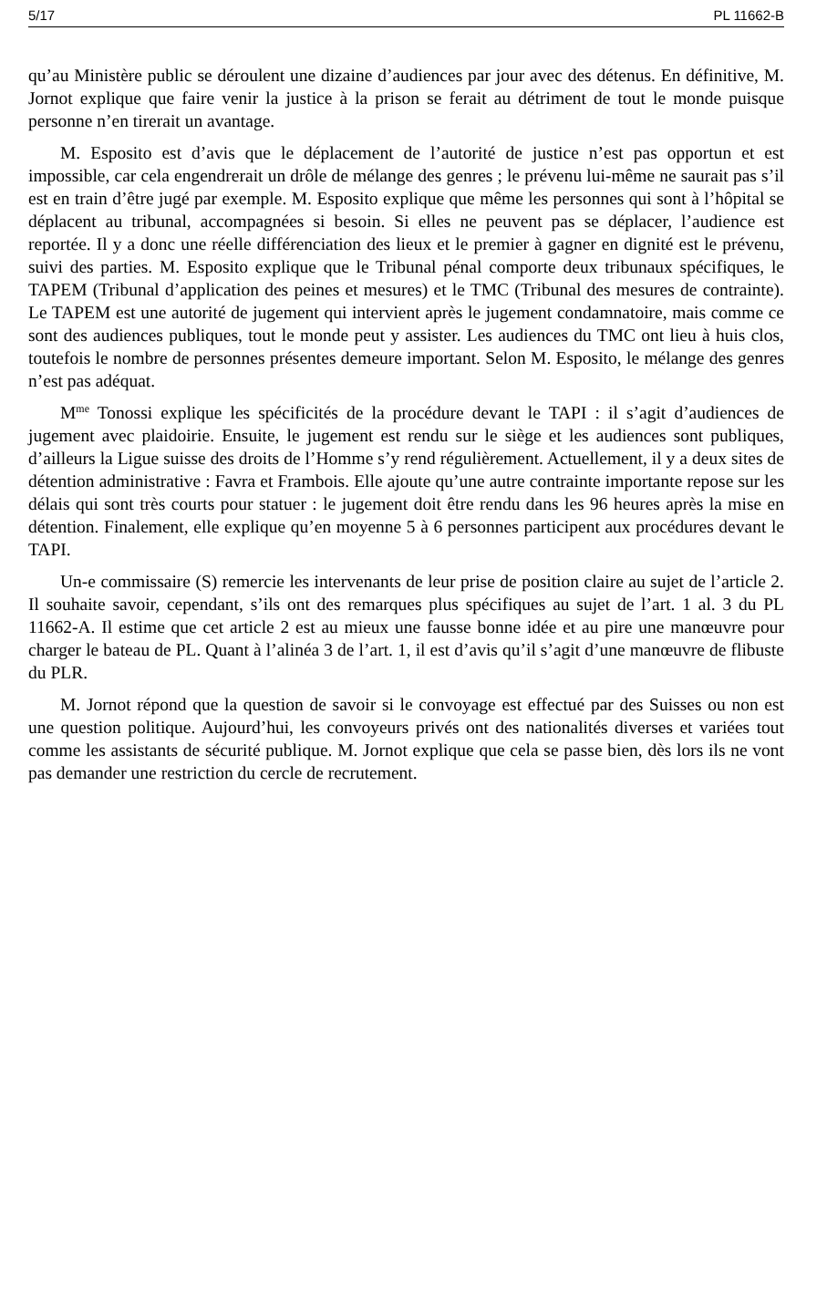5/17 PL 11662-B
qu’au Ministère public se déroulent une dizaine d’audiences par jour avec des détenus. En définitive, M. Jornot explique que faire venir la justice à la prison se ferait au détriment de tout le monde puisque personne n’en tirerait un avantage.
M. Esposito est d’avis que le déplacement de l’autorité de justice n’est pas opportun et est impossible, car cela engendrerait un drôle de mélange des genres ; le prévenu lui-même ne saurait pas s’il est en train d’être jugé par exemple. M. Esposito explique que même les personnes qui sont à l’hôpital se déplacent au tribunal, accompagnées si besoin. Si elles ne peuvent pas se déplacer, l’audience est reportée. Il y a donc une réelle différenciation des lieux et le premier à gagner en dignité est le prévenu, suivi des parties. M. Esposito explique que le Tribunal pénal comporte deux tribunaux spécifiques, le TAPEM (Tribunal d’application des peines et mesures) et le TMC (Tribunal des mesures de contrainte). Le TAPEM est une autorité de jugement qui intervient après le jugement condamnatoire, mais comme ce sont des audiences publiques, tout le monde peut y assister. Les audiences du TMC ont lieu à huis clos, toutefois le nombre de personnes présentes demeure important. Selon M. Esposito, le mélange des genres n’est pas adéquat.
M<sup>me</sup> Tonossi explique les spécificités de la procédure devant le TAPI : il s’agit d’audiences de jugement avec plaidoirie. Ensuite, le jugement est rendu sur le siège et les audiences sont publiques, d’ailleurs la Ligue suisse des droits de l’Homme s’y rend régulièrement. Actuellement, il y a deux sites de détention administrative : Favra et Frambois. Elle ajoute qu’une autre contrainte importante repose sur les délais qui sont très courts pour statuer : le jugement doit être rendu dans les 96 heures après la mise en détention. Finalement, elle explique qu’en moyenne 5 à 6 personnes participent aux procédures devant le TAPI.
Un-e commissaire (S) remercie les intervenants de leur prise de position claire au sujet de l’article 2. Il souhaite savoir, cependant, s’ils ont des remarques plus spécifiques au sujet de l’art. 1 al. 3 du PL 11662-A. Il estime que cet article 2 est au mieux une fausse bonne idée et au pire une manœuvre pour charger le bateau de PL. Quant à l’alinéa 3 de l’art. 1, il est d’avis qu’il s’agit d’une manœuvre de flibuste du PLR.
M. Jornot répond que la question de savoir si le convoyage est effectué par des Suisses ou non est une question politique. Aujourd’hui, les convoyeurs privés ont des nationalités diverses et variées tout comme les assistants de sécurité publique. M. Jornot explique que cela se passe bien, dès lors ils ne vont pas demander une restriction du cercle de recrutement.